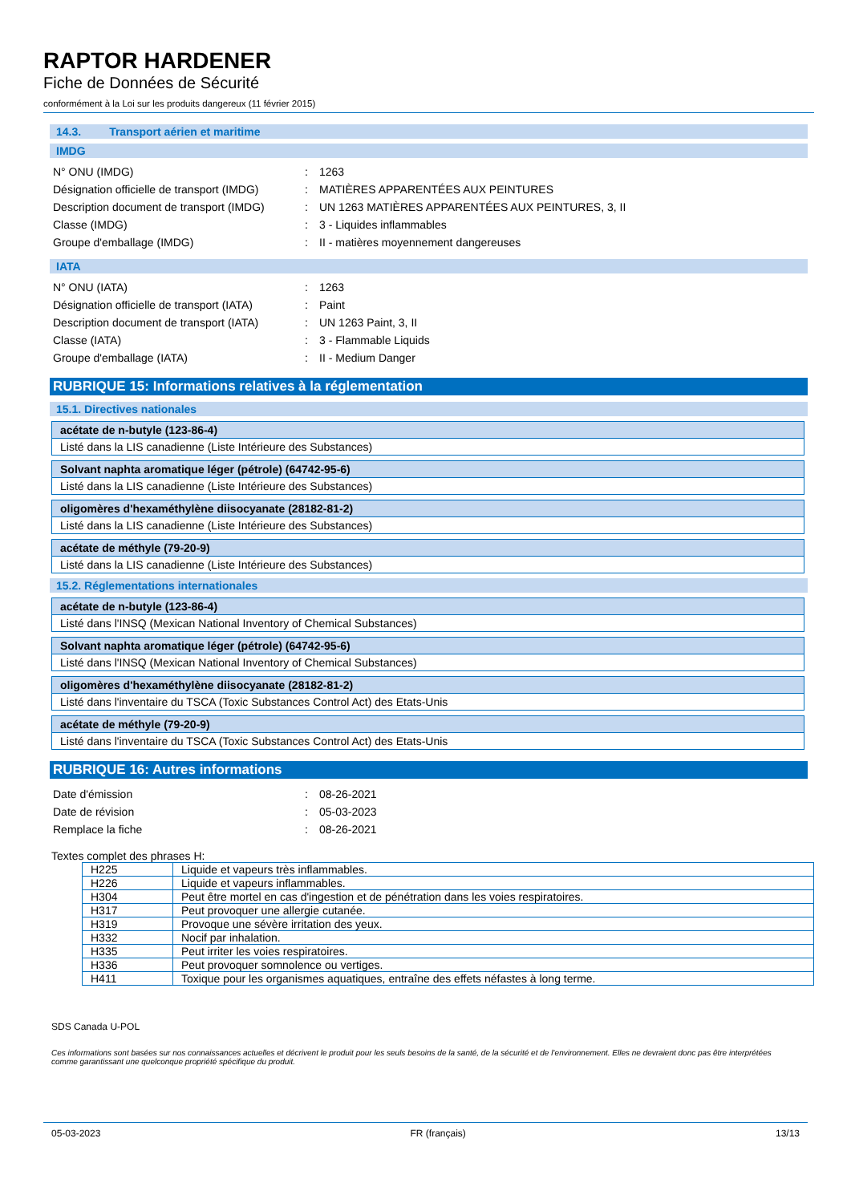RAPTOR HARDENER
Fiche de Données de Sécurité
conformément à la Loi sur les produits dangereux (11 février 2015)
14.3. Transport aérien et maritime
IMDG
| N° ONU (IMDG) | : | 1263 |
| Désignation officielle de transport (IMDG) | : | MATIÈRES APPARENTÉES AUX PEINTURES |
| Description document de transport (IMDG) | : | UN 1263 MATIÈRES APPARENTÉES AUX PEINTURES, 3, II |
| Classe (IMDG) | : | 3 - Liquides inflammables |
| Groupe d'emballage (IMDG) | : | II - matières moyennement dangereuses |
IATA
| N° ONU (IATA) | : | 1263 |
| Désignation officielle de transport (IATA) | : | Paint |
| Description document de transport (IATA) | : | UN 1263 Paint, 3, II |
| Classe (IATA) | : | 3 - Flammable Liquids |
| Groupe d'emballage (IATA) | : | II - Medium Danger |
RUBRIQUE 15: Informations relatives à la réglementation
15.1. Directives nationales
acétate de n-butyle (123-86-4)
Listé dans la LIS canadienne (Liste Intérieure des Substances)
Solvant naphta aromatique léger (pétrole) (64742-95-6)
Listé dans la LIS canadienne (Liste Intérieure des Substances)
oligomères d'hexaméthylène diisocyanate (28182-81-2)
Listé dans la LIS canadienne (Liste Intérieure des Substances)
acétate de méthyle (79-20-9)
Listé dans la LIS canadienne (Liste Intérieure des Substances)
15.2. Réglementations internationales
acétate de n-butyle (123-86-4)
Listé dans l'INSQ (Mexican National Inventory of Chemical Substances)
Solvant naphta aromatique léger (pétrole) (64742-95-6)
Listé dans l'INSQ (Mexican National Inventory of Chemical Substances)
oligomères d'hexaméthylène diisocyanate (28182-81-2)
Listé dans l'inventaire du TSCA (Toxic Substances Control Act) des Etats-Unis
acétate de méthyle (79-20-9)
Listé dans l'inventaire du TSCA (Toxic Substances Control Act) des Etats-Unis
RUBRIQUE 16: Autres informations
| Date d'émission | : | 08-26-2021 |
| Date de révision | : | 05-03-2023 |
| Remplace la fiche | : | 08-26-2021 |
Textes complet des phrases H:
| H225 | Liquide et vapeurs très inflammables. |
| H226 | Liquide et vapeurs inflammables. |
| H304 | Peut être mortel en cas d'ingestion et de pénétration dans les voies respiratoires. |
| H317 | Peut provoquer une allergie cutanée. |
| H319 | Provoque une sévère irritation des yeux. |
| H332 | Nocif par inhalation. |
| H335 | Peut irriter les voies respiratoires. |
| H336 | Peut provoquer somnolence ou vertiges. |
| H411 | Toxique pour les organismes aquatiques, entraîne des effets néfastes à long terme. |
SDS Canada U-POL
Ces informations sont basées sur nos connaissances actuelles et décrivent le produit pour les seuls besoins de la santé, de la sécurité et de l’environnement. Elles ne devraient donc pas être interprétées comme garantissant une quelconque propriété spécifique du produit.
05-03-2023 FR (français) 13/13